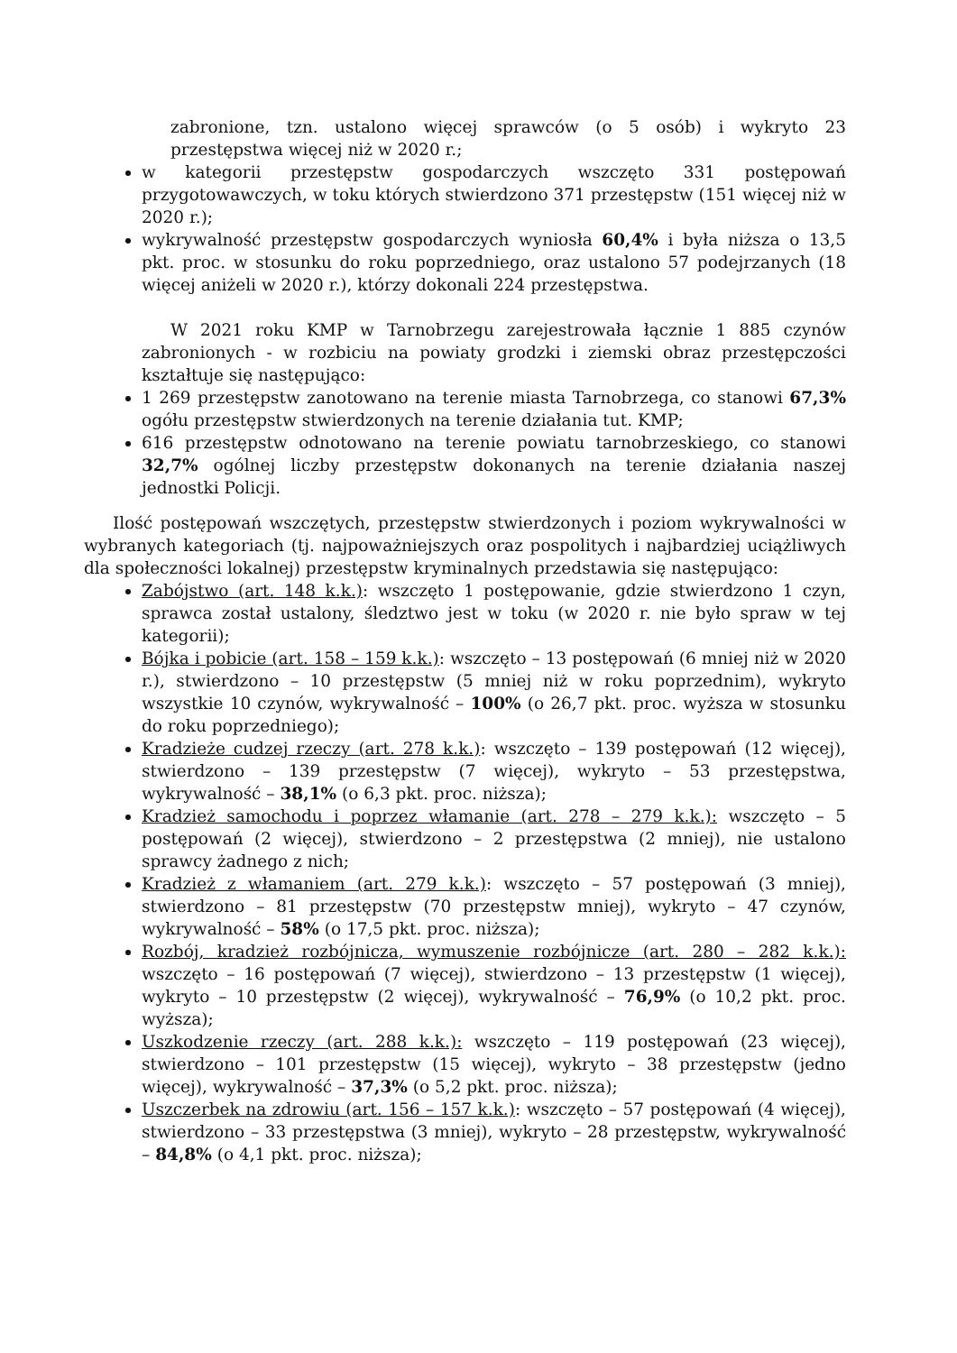zabronione, tzn. ustalono więcej sprawców (o 5 osób) i wykryto 23 przestępstwa więcej niż w 2020 r.;
w kategorii przestępstw gospodarczych wszczęto 331 postępowań przygotowawczych, w toku których stwierdzono 371 przestępstw (151 więcej niż w 2020 r.);
wykrywalność przestępstw gospodarczych wyniosła 60,4% i była niższa o 13,5 pkt. proc. w stosunku do roku poprzedniego, oraz ustalono 57 podejrzanych (18 więcej aniżeli w 2020 r.), którzy dokonali 224 przestępstwa.
W 2021 roku KMP w Tarnobrzegu zarejestrowała łącznie 1 885 czynów zabronionych - w rozbiciu na powiaty grodzki i ziemski obraz przestępczości kształtuje się następująco:
1 269 przestępstw zanotowano na terenie miasta Tarnobrzega, co stanowi 67,3% ogółu przestępstw stwierdzonych na terenie działania tut. KMP;
616 przestępstw odnotowano na terenie powiatu tarnobrzeskiego, co stanowi 32,7% ogólnej liczby przestępstw dokonanych na terenie działania naszej jednostki Policji.
Ilość postępowań wszczętych, przestępstw stwierdzonych i poziom wykrywalności w wybranych kategoriach (tj. najpoważniejszych oraz pospolitych i najbardziej uciążliwych dla społeczności lokalnej) przestępstw kryminalnych przedstawia się następująco:
Zabójstwo (art. 148 k.k.): wszczęto 1 postępowanie, gdzie stwierdzono 1 czyn, sprawca został ustalony, śledztwo jest w toku (w 2020 r. nie było spraw w tej kategorii);
Bójka i pobicie (art. 158 – 159 k.k.): wszczęto – 13 postępowań (6 mniej niż w 2020 r.), stwierdzono – 10 przestępstw (5 mniej niż w roku poprzednim), wykryto wszystkie 10 czynów, wykrywalność – 100% (o 26,7 pkt. proc. wyższa w stosunku do roku poprzedniego);
Kradzieże cudzej rzeczy (art. 278 k.k.): wszczęto – 139 postępowań (12 więcej), stwierdzono – 139 przestępstw (7 więcej), wykryto – 53 przestępstwa, wykrywalność – 38,1% (o 6,3 pkt. proc. niższa);
Kradzież samochodu i poprzez włamanie (art. 278 – 279 k.k.): wszczęto – 5 postępowań (2 więcej), stwierdzono – 2 przestępstwa (2 mniej), nie ustalono sprawcy żadnego z nich;
Kradzież z włamaniem (art. 279 k.k.): wszczęto – 57 postępowań (3 mniej), stwierdzono – 81 przestępstw (70 przestępstw mniej), wykryto – 47 czynów, wykrywalność – 58% (o 17,5 pkt. proc. niższa);
Rozbój, kradzież rozbójnicza, wymuszenie rozbójnicze (art. 280 – 282 k.k.): wszczęto – 16 postępowań (7 więcej), stwierdzono – 13 przestępstw (1 więcej), wykryto – 10 przestępstw (2 więcej), wykrywalność – 76,9% (o 10,2 pkt. proc. wyższa);
Uszkodzenie rzeczy (art. 288 k.k.): wszczęto – 119 postępowań (23 więcej), stwierdzono – 101 przestępstw (15 więcej), wykryto – 38 przestępstw (jedno więcej), wykrywalność – 37,3% (o 5,2 pkt. proc. niższa);
Uszczerbek na zdrowiu (art. 156 – 157 k.k.): wszczęto – 57 postępowań (4 więcej), stwierdzono – 33 przestępstwa (3 mniej), wykryto – 28 przestępstw, wykrywalność – 84,8% (o 4,1 pkt. proc. niższa);